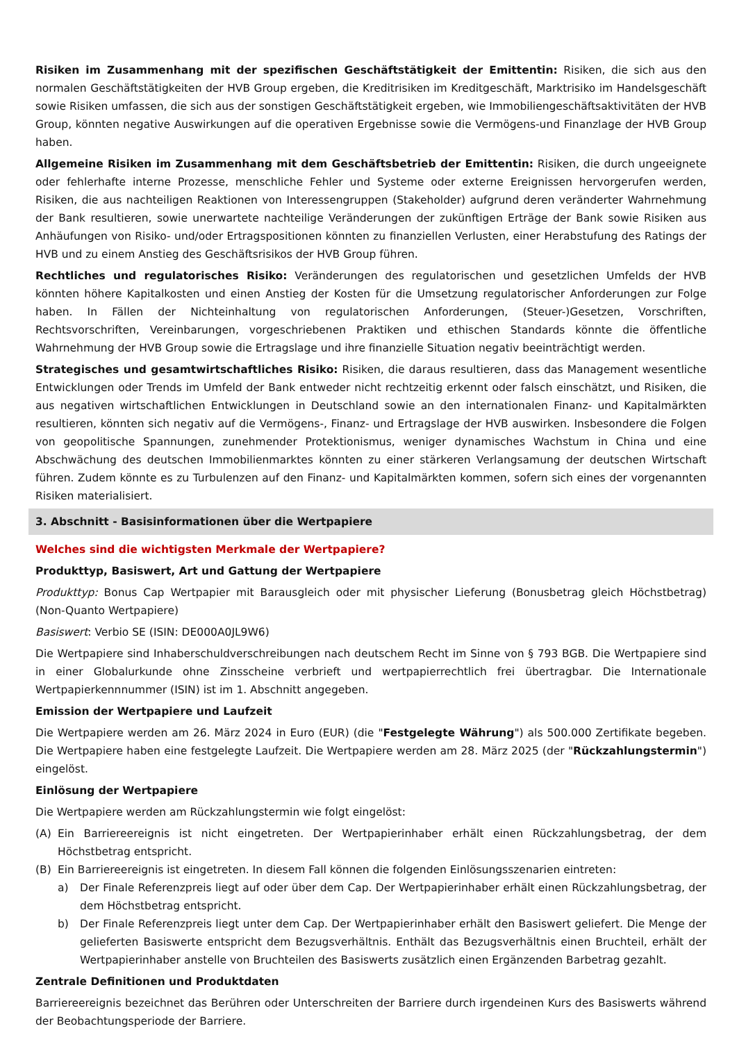Risiken im Zusammenhang mit der spezifischen Geschäftstätigkeit der Emittentin: Risiken, die sich aus den normalen Geschäftstätigkeiten der HVB Group ergeben, die Kreditrisiken im Kreditgeschäft, Marktrisiko im Handelsgeschäft sowie Risiken umfassen, die sich aus der sonstigen Geschäftstätigkeit ergeben, wie Immobiliengeschäftsaktivitäten der HVB Group, könnten negative Auswirkungen auf die operativen Ergebnisse sowie die Vermögens-und Finanzlage der HVB Group haben.
Allgemeine Risiken im Zusammenhang mit dem Geschäftsbetrieb der Emittentin: Risiken, die durch ungeeignete oder fehlerhafte interne Prozesse, menschliche Fehler und Systeme oder externe Ereignissen hervorgerufen werden, Risiken, die aus nachteiligen Reaktionen von Interessengruppen (Stakeholder) aufgrund deren veränderter Wahrnehmung der Bank resultieren, sowie unerwartete nachteilige Veränderungen der zukünftigen Erträge der Bank sowie Risiken aus Anhäufungen von Risiko- und/oder Ertragspositionen könnten zu finanziellen Verlusten, einer Herabstufung des Ratings der HVB und zu einem Anstieg des Geschäftsrisikos der HVB Group führen.
Rechtliches und regulatorisches Risiko: Veränderungen des regulatorischen und gesetzlichen Umfelds der HVB könnten höhere Kapitalkosten und einen Anstieg der Kosten für die Umsetzung regulatorischer Anforderungen zur Folge haben. In Fällen der Nichteinhaltung von regulatorischen Anforderungen, (Steuer-)Gesetzen, Vorschriften, Rechtsvorschriften, Vereinbarungen, vorgeschriebenen Praktiken und ethischen Standards könnte die öffentliche Wahrnehmung der HVB Group sowie die Ertragslage und ihre finanzielle Situation negativ beeinträchtigt werden.
Strategisches und gesamtwirtschaftliches Risiko: Risiken, die daraus resultieren, dass das Management wesentliche Entwicklungen oder Trends im Umfeld der Bank entweder nicht rechtzeitig erkennt oder falsch einschätzt, und Risiken, die aus negativen wirtschaftlichen Entwicklungen in Deutschland sowie an den internationalen Finanz- und Kapitalmärkten resultieren, könnten sich negativ auf die Vermögens-, Finanz- und Ertragslage der HVB auswirken. Insbesondere die Folgen von geopolitische Spannungen, zunehmender Protektionismus, weniger dynamisches Wachstum in China und eine Abschwächung des deutschen Immobilienmarktes könnten zu einer stärkeren Verlangsamung der deutschen Wirtschaft führen. Zudem könnte es zu Turbulenzen auf den Finanz- und Kapitalmärkten kommen, sofern sich eines der vorgenannten Risiken materialisiert.
3. Abschnitt - Basisinformationen über die Wertpapiere
Welches sind die wichtigsten Merkmale der Wertpapiere?
Produkttyp, Basiswert, Art und Gattung der Wertpapiere
Produkttyp: Bonus Cap Wertpapier mit Barausgleich oder mit physischer Lieferung (Bonusbetrag gleich Höchstbetrag) (Non-Quanto Wertpapiere)
Basiswert: Verbio SE (ISIN: DE000A0JL9W6)
Die Wertpapiere sind Inhaberschuldverschreibungen nach deutschem Recht im Sinne von § 793 BGB. Die Wertpapiere sind in einer Globalurkunde ohne Zinsscheine verbrieft und wertpapierrechtlich frei übertragbar. Die Internationale Wertpapierkennnummer (ISIN) ist im 1. Abschnitt angegeben.
Emission der Wertpapiere und Laufzeit
Die Wertpapiere werden am 26. März 2024 in Euro (EUR) (die "Festgelegte Währung") als 500.000 Zertifikate begeben. Die Wertpapiere haben eine festgelegte Laufzeit. Die Wertpapiere werden am 28. März 2025 (der "Rückzahlungstermin") eingelöst.
Einlösung der Wertpapiere
Die Wertpapiere werden am Rückzahlungstermin wie folgt eingelöst:
(A) Ein Barriereereignis ist nicht eingetreten. Der Wertpapierinhaber erhält einen Rückzahlungsbetrag, der dem Höchstbetrag entspricht.
(B) Ein Barriereereignis ist eingetreten. In diesem Fall können die folgenden Einlösungsszenarien eintreten:
a) Der Finale Referenzpreis liegt auf oder über dem Cap. Der Wertpapierinhaber erhält einen Rückzahlungsbetrag, der dem Höchstbetrag entspricht.
b) Der Finale Referenzpreis liegt unter dem Cap. Der Wertpapierinhaber erhält den Basiswert geliefert. Die Menge der gelieferten Basiswerte entspricht dem Bezugsverhältnis. Enthält das Bezugsverhältnis einen Bruchteil, erhält der Wertpapierinhaber anstelle von Bruchteilen des Basiswerts zusätzlich einen Ergänzenden Barbetrag gezahlt.
Zentrale Definitionen und Produktdaten
Barriereereignis bezeichnet das Berühren oder Unterschreiten der Barriere durch irgendeinen Kurs des Basiswerts während der Beobachtungsperiode der Barriere.